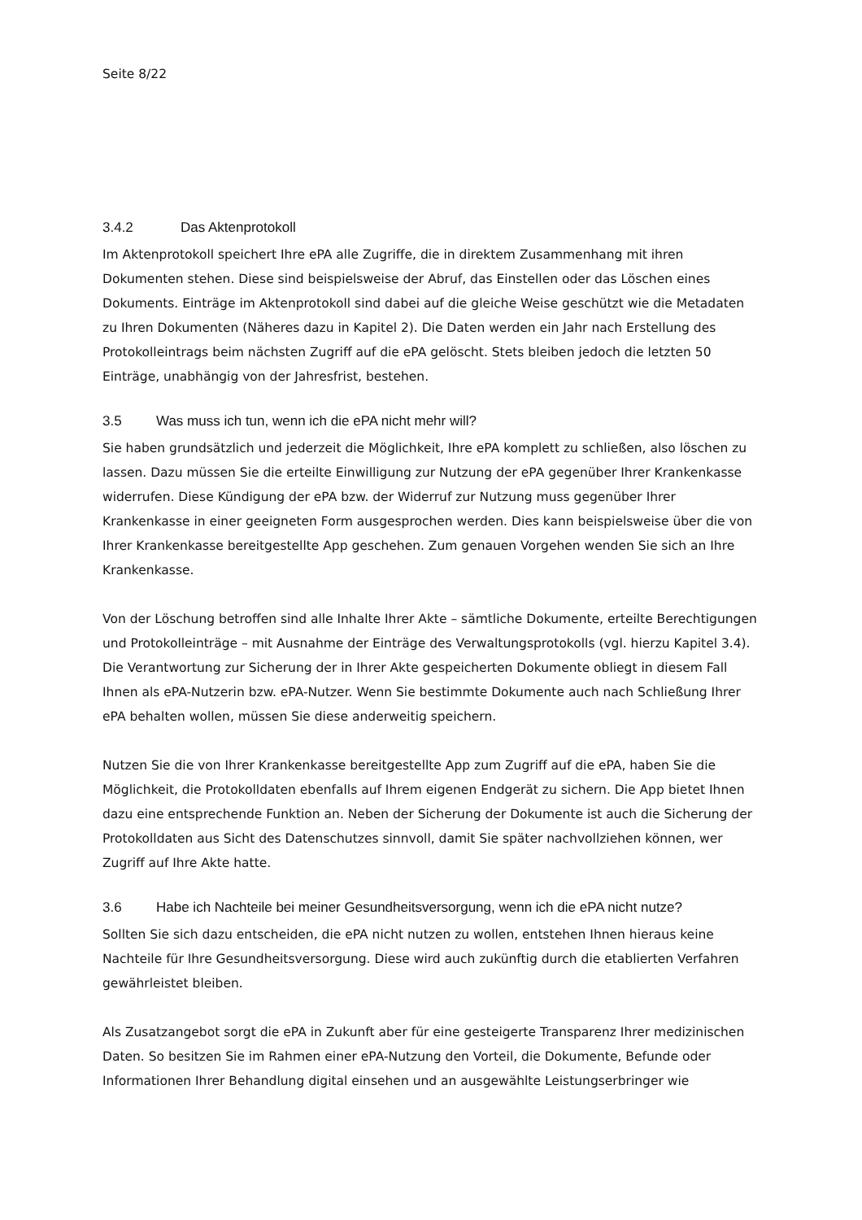Seite 8/22
3.4.2 Das Aktenprotokoll
Im Aktenprotokoll speichert Ihre ePA alle Zugriffe, die in direktem Zusammenhang mit ihren Dokumenten stehen. Diese sind beispielsweise der Abruf, das Einstellen oder das Löschen eines Dokuments. Einträge im Aktenprotokoll sind dabei auf die gleiche Weise geschützt wie die Metadaten zu Ihren Dokumenten (Näheres dazu in Kapitel 2). Die Daten werden ein Jahr nach Erstellung des Protokolleintrags beim nächsten Zugriff auf die ePA gelöscht. Stets bleiben jedoch die letzten 50 Einträge, unabhängig von der Jahresfrist, bestehen.
3.5 Was muss ich tun, wenn ich die ePA nicht mehr will?
Sie haben grundsätzlich und jederzeit die Möglichkeit, Ihre ePA komplett zu schließen, also löschen zu lassen. Dazu müssen Sie die erteilte Einwilligung zur Nutzung der ePA gegenüber Ihrer Krankenkasse widerrufen. Diese Kündigung der ePA bzw. der Widerruf zur Nutzung muss gegenüber Ihrer Krankenkasse in einer geeigneten Form ausgesprochen werden. Dies kann beispielsweise über die von Ihrer Krankenkasse bereitgestellte App geschehen. Zum genauen Vorgehen wenden Sie sich an Ihre Krankenkasse.
Von der Löschung betroffen sind alle Inhalte Ihrer Akte – sämtliche Dokumente, erteilte Berechtigungen und Protokolleinträge – mit Ausnahme der Einträge des Verwaltungsprotokolls (vgl. hierzu Kapitel 3.4). Die Verantwortung zur Sicherung der in Ihrer Akte gespeicherten Dokumente obliegt in diesem Fall Ihnen als ePA-Nutzerin bzw. ePA-Nutzer. Wenn Sie bestimmte Dokumente auch nach Schließung Ihrer ePA behalten wollen, müssen Sie diese anderweitig speichern.
Nutzen Sie die von Ihrer Krankenkasse bereitgestellte App zum Zugriff auf die ePA, haben Sie die Möglichkeit, die Protokolldaten ebenfalls auf Ihrem eigenen Endgerät zu sichern. Die App bietet Ihnen dazu eine entsprechende Funktion an. Neben der Sicherung der Dokumente ist auch die Sicherung der Protokolldaten aus Sicht des Datenschutzes sinnvoll, damit Sie später nachvollziehen können, wer Zugriff auf Ihre Akte hatte.
3.6 Habe ich Nachteile bei meiner Gesundheitsversorgung, wenn ich die ePA nicht nutze?
Sollten Sie sich dazu entscheiden, die ePA nicht nutzen zu wollen, entstehen Ihnen hieraus keine Nachteile für Ihre Gesundheitsversorgung. Diese wird auch zukünftig durch die etablierten Verfahren gewährleistet bleiben.
Als Zusatzangebot sorgt die ePA in Zukunft aber für eine gesteigerte Transparenz Ihrer medizinischen Daten. So besitzen Sie im Rahmen einer ePA-Nutzung den Vorteil, die Dokumente, Befunde oder Informationen Ihrer Behandlung digital einsehen und an ausgewählte Leistungserbringer wie